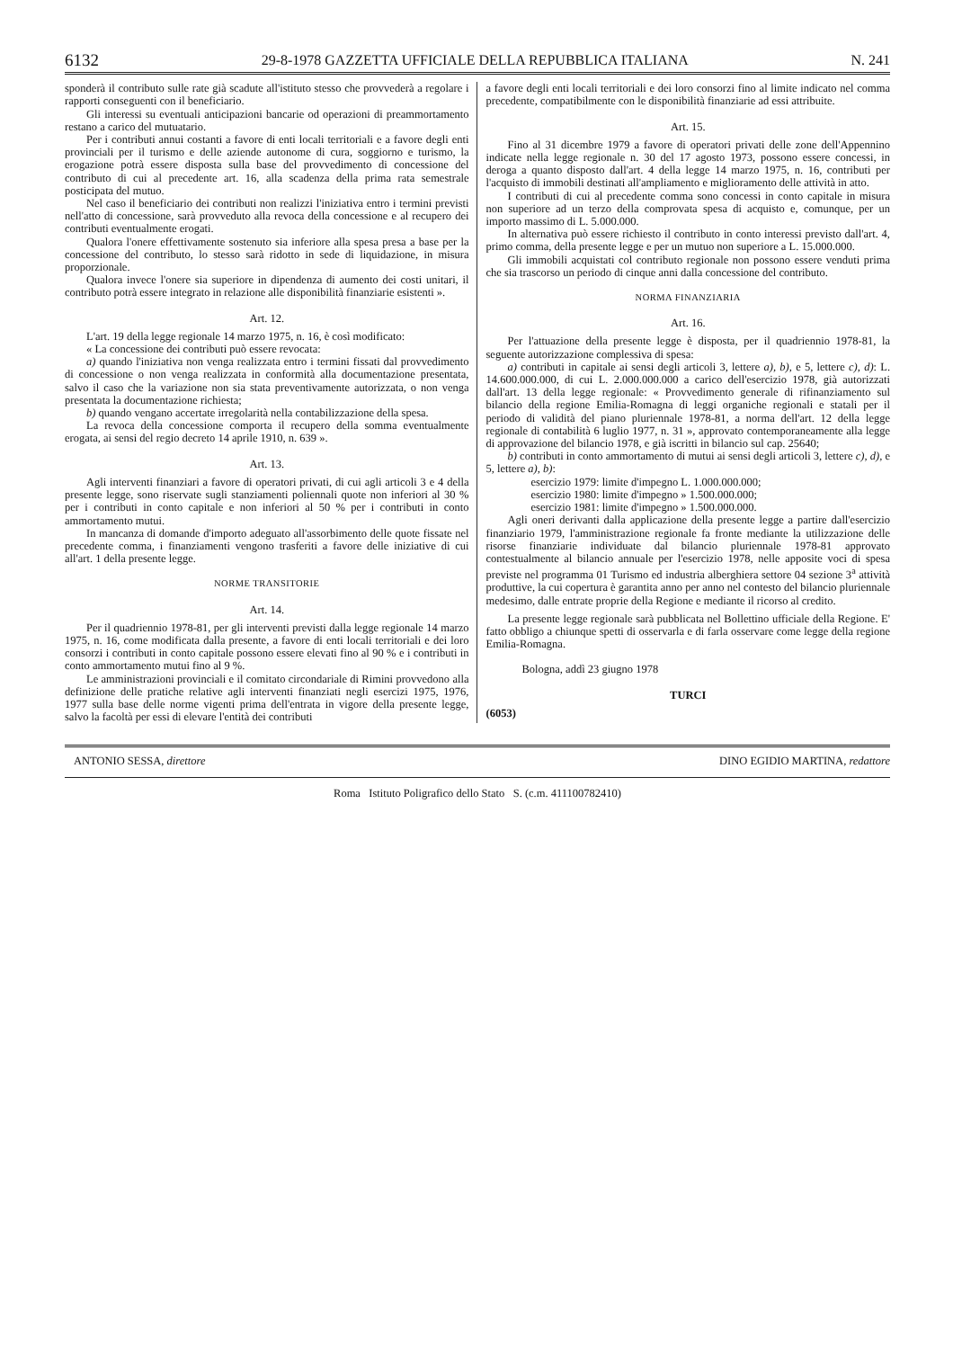6132 29-8-1978 GAZZETTA UFFICIALE DELLA REPUBBLICA ITALIANA N. 241
sponderà il contributo sulle rate già scadute all'istituto stesso che provvederà a regolare i rapporti conseguenti con il beneficiario.
Gli interessi su eventuali anticipazioni bancarie od operazioni di preammortamento restano a carico del mutuatario.
Per i contributi annui costanti a favore di enti locali territoriali e a favore degli enti provinciali per il turismo e delle aziende autonome di cura, soggiorno e turismo, la erogazione potrà essere disposta sulla base del provvedimento di concessione del contributo di cui al precedente art. 16, alla scadenza della prima rata semestrale posticipata del mutuo.
Nel caso il beneficiario dei contributi non realizzi l'iniziativa entro i termini previsti nell'atto di concessione, sarà provveduto alla revoca della concessione e al recupero dei contributi eventualmente erogati.
Qualora l'onere effettivamente sostenuto sia inferiore alla spesa presa a base per la concessione del contributo, lo stesso sarà ridotto in sede di liquidazione, in misura proporzionale.
Qualora invece l'onere sia superiore in dipendenza di aumento dei costi unitari, il contributo potrà essere integrato in relazione alle disponibilità finanziarie esistenti ».
Art. 12.
L'art. 19 della legge regionale 14 marzo 1975, n. 16, è così modificato:
« La concessione dei contributi può essere revocata:
a) quando l'iniziativa non venga realizzata entro i termini fissati dal provvedimento di concessione o non venga realizzata in conformità alla documentazione presentata, salvo il caso che la variazione non sia stata preventivamente autorizzata, o non venga presentata la documentazione richiesta;
b) quando vengano accertate irregolarità nella contabilizzazione della spesa.
La revoca della concessione comporta il recupero della somma eventualmente erogata, ai sensi del regio decreto 14 aprile 1910, n. 639 ».
Art. 13.
Agli interventi finanziari a favore di operatori privati, di cui agli articoli 3 e 4 della presente legge, sono riservate sugli stanziamenti poliennali quote non inferiori al 30 % per i contributi in conto capitale e non inferiori al 50 % per i contributi in conto ammortamento mutui.
In mancanza di domande d'importo adeguato all'assorbimento delle quote fissate nel precedente comma, i finanziamenti vengono trasferiti a favore delle iniziative di cui all'art. 1 della presente legge.
NORME TRANSITORIE
Art. 14.
Per il quadriennio 1978-81, per gli interventi previsti dalla legge regionale 14 marzo 1975, n. 16, come modificata dalla presente, a favore di enti locali territoriali e dei loro consorzi i contributi in conto capitale possono essere elevati fino al 90 % e i contributi in conto ammortamento mutui fino al 9 %.
Le amministrazioni provinciali e il comitato circondariale di Rimini provvedono alla definizione delle pratiche relative agli interventi finanziati negli esercizi 1975, 1976, 1977 sulla base delle norme vigenti prima dell'entrata in vigore della presente legge, salvo la facoltà per essi di elevare l'entità dei contributi
a favore degli enti locali territoriali e dei loro consorzi fino al limite indicato nel comma precedente, compatibilmente con le disponibilità finanziarie ad essi attribuite.
Art. 15.
Fino al 31 dicembre 1979 a favore di operatori privati delle zone dell'Appennino indicate nella legge regionale n. 30 del 17 agosto 1973, possono essere concessi, in deroga a quanto disposto dall'art. 4 della legge 14 marzo 1975, n. 16, contributi per l'acquisto di immobili destinati all'ampliamento e miglioramento delle attività in atto.
I contributi di cui al precedente comma sono concessi in conto capitale in misura non superiore ad un terzo della comprovata spesa di acquisto e, comunque, per un importo massimo di L. 5.000.000.
In alternativa può essere richiesto il contributo in conto interessi previsto dall'art. 4, primo comma, della presente legge e per un mutuo non superiore a L. 15.000.000.
Gli immobili acquistati col contributo regionale non possono essere venduti prima che sia trascorso un periodo di cinque anni dalla concessione del contributo.
NORMA FINANZIARIA
Art. 16.
Per l'attuazione della presente legge è disposta, per il quadriennio 1978-81, la seguente autorizzazione complessiva di spesa:
a) contributi in capitale ai sensi degli articoli 3, lettere a), b), e 5, lettere c), d): L. 14.600.000.000, di cui L. 2.000.000.000 a carico dell'esercizio 1978, già autorizzati dall'art. 13 della legge regionale: « Provvedimento generale di rifinanziamento sul bilancio della regione Emilia-Romagna di leggi organiche regionali e statali per il periodo di validità del piano pluriennale 1978-81, a norma dell'art. 12 della legge regionale di contabilità 6 luglio 1977, n. 31 », approvato contemporaneamente alla legge di approvazione del bilancio 1978, e già iscritti in bilancio sul cap. 25640;
b) contributi in conto ammortamento di mutui ai sensi degli articoli 3, lettere c), d), e 5, lettere a), b):
esercizio 1979: limite d'impegno L. 1.000.000.000;
esercizio 1980: limite d'impegno » 1.500.000.000;
esercizio 1981: limite d'impegno » 1.500.000.000.
Agli oneri derivanti dalla applicazione della presente legge a partire dall'esercizio finanziario 1979, l'amministrazione regionale fa fronte mediante la utilizzazione delle risorse finanziarie individuate dal bilancio pluriennale 1978-81 approvato contestualmente al bilancio annuale per l'esercizio 1978, nelle apposite voci di spesa previste nel programma 01 Turismo ed industria alberghiera settore 04 sezione 3<sup>a</sup> attività produttive, la cui copertura è garantita anno per anno nel contesto del bilancio pluriennale medesimo, dalle entrate proprie della Regione e mediante il ricorso al credito.
La presente legge regionale sarà pubblicata nel Bollettino ufficiale della Regione. E' fatto obbligo a chiunque spetti di osservarla e di farla osservare come legge della regione Emilia-Romagna.
Bologna, addì 23 giugno 1978
TURCI
(6053)
ANTONIO SESSA, direttore DINO EGIDIO MARTINA, redattore
Roma Istituto Poligrafico dello Stato S. (c.m. 411100782410)